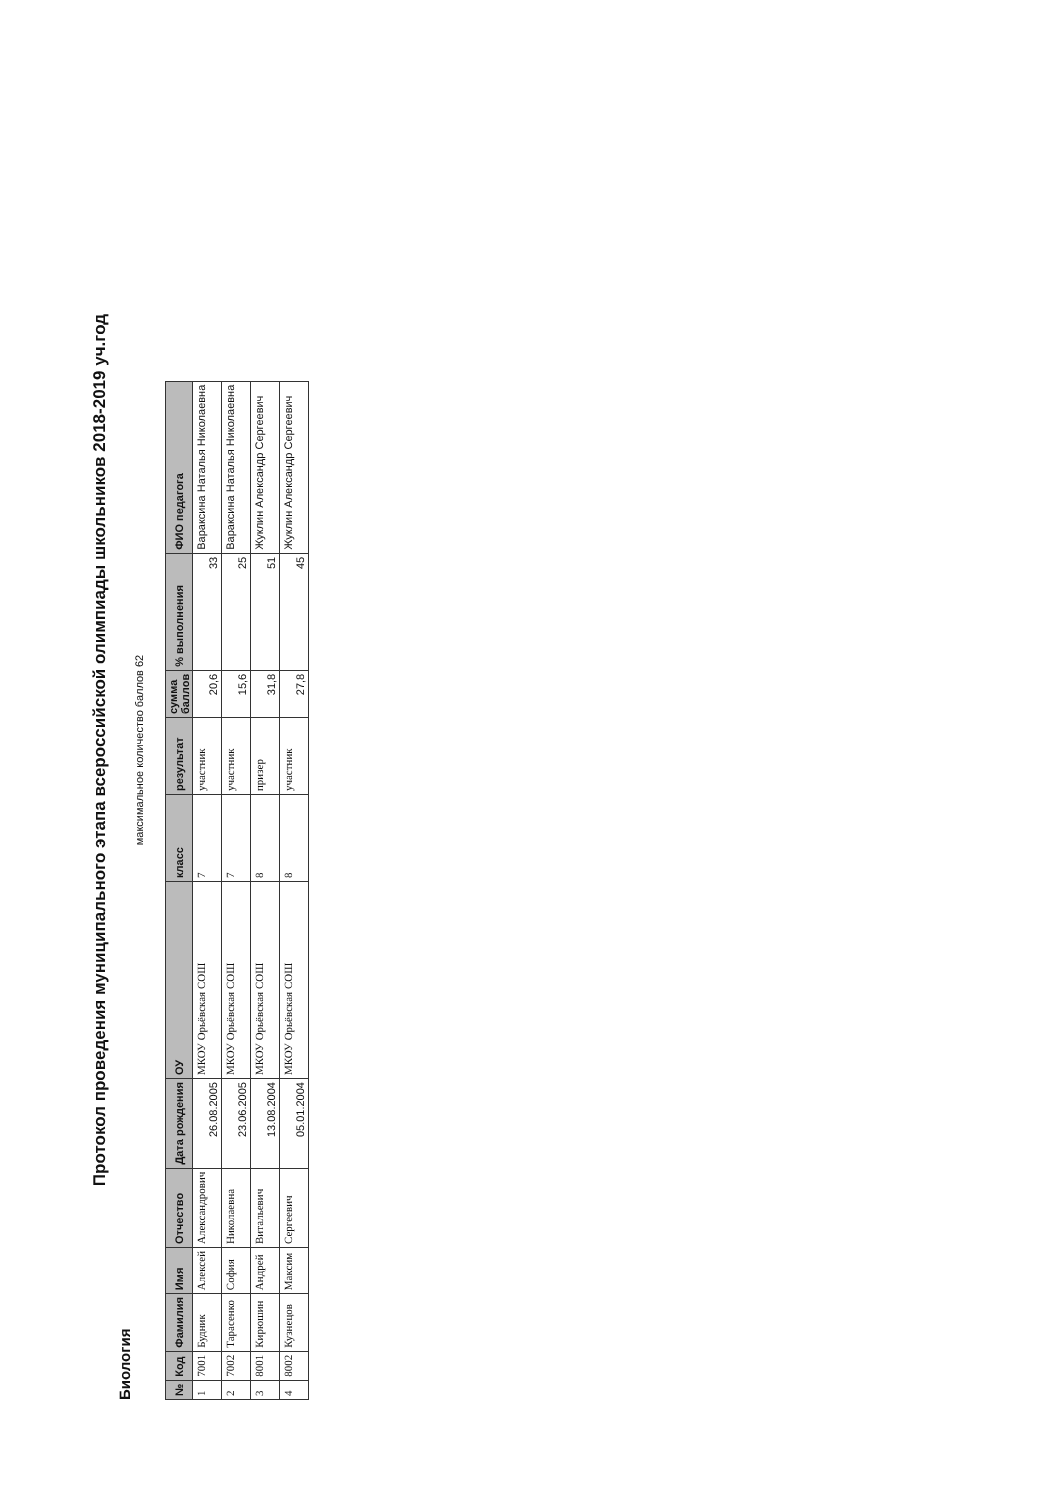Протокол проведения муниципального этапа всероссийской олимпиады школьников 2018-2019 уч.год
Биология
максимальное количество баллов 62
| № | Код | Фамилия | Имя | Отчество | Дата рождения | ОУ | класс | результат | сумма баллов | % выполнения | ФИО педагога |
| --- | --- | --- | --- | --- | --- | --- | --- | --- | --- | --- | --- |
| 1 | 7001 | Будник | Алексей | Александрович | 26.08.2005 | МКОУ Орьёвская СОШ | 7 | участник | 20,6 | 33 | Вараксина Наталья Николаевна |
| 2 | 7002 | Тарасенко | София | Николаевна | 23.06.2005 | МКОУ Орьёвская СОШ | 7 | участник | 15,6 | 25 | Вараксина Наталья Николаевна |
| 3 | 8001 | Кирюшин | Андрей | Витальевич | 13.08.2004 | МКОУ Орьёвская СОШ | 8 | призер | 31,8 | 51 | Жуклин Александр Сергеевич |
| 4 | 8002 | Кузнецов | Максим | Сергеевич | 05.01.2004 | МКОУ Орьёвская СОШ | 8 | участник | 27,8 | 45 | Жуклин Александр Сергеевич |